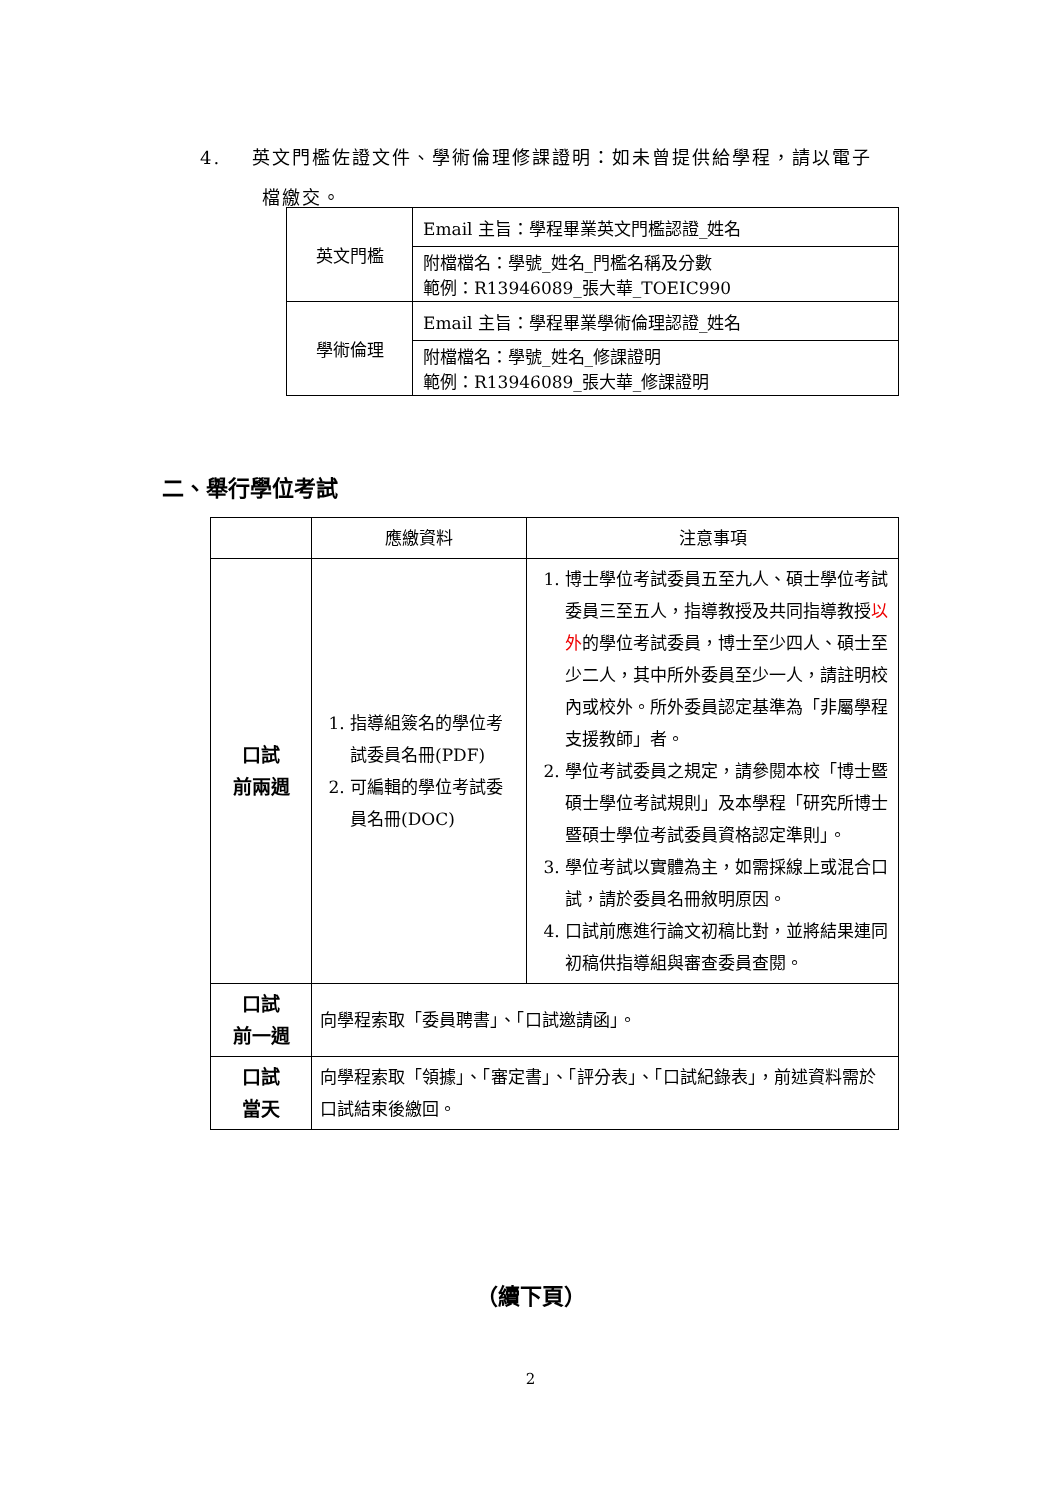4. 英文門檻佐證文件、學術倫理修課證明：如未曾提供給學程，請以電子
檔繳交。
| 英文門檻 | Email 主旨：學程畢業英文門檻認證_姓名 |
| | 附檔檔名：學號_姓名_門檻名稱及分數 範例：R13946089_張大華_TOEIC990 |
| 學術倫理 | Email 主旨：學程畢業學術倫理認證_姓名 |
| | 附檔檔名：學號_姓名_修課證明 範例：R13946089_張大華_修課證明 |
二、舉行學位考試
| | 應繳資料 | 注意事項 |
| --- | --- | --- |
| 口試 前兩週 | 1. 指導組簽名的學位考試委員名冊(PDF) 2. 可編輯的學位考試委員名冊(DOC) | 1. 博士學位考試委員五至九人、碩士學位考試委員三至五人，指導教授及共同指導教授 以外 的學位考試委員，博士至少四人、碩士至少二人，其中所外委員至少一人，請註明校內或校外。所外委員認定基準為「非屬學程支援教師」者。 2. 學位考試委員之規定，請參閱本校「博士暨碩士學位考試規則」及本學程「研究所博士暨碩士學位考試委員資格認定準則」。 3. 學位考試以實體為主，如需採線上或混合口試，請於委員名冊敘明原因。 4. 口試前應進行論文初稿比對，並將結果連同初稿供指導組與審查委員查閱。 |
| 口試 前一週 | 向學程索取「委員聘書」、「口試邀請函」。 | |
| 口試 當天 | 向學程索取「領據」、「審定書」、「評分表」、「口試紀錄表」，前述資料需於口試結束後繳回。 | |
（續下頁）
2